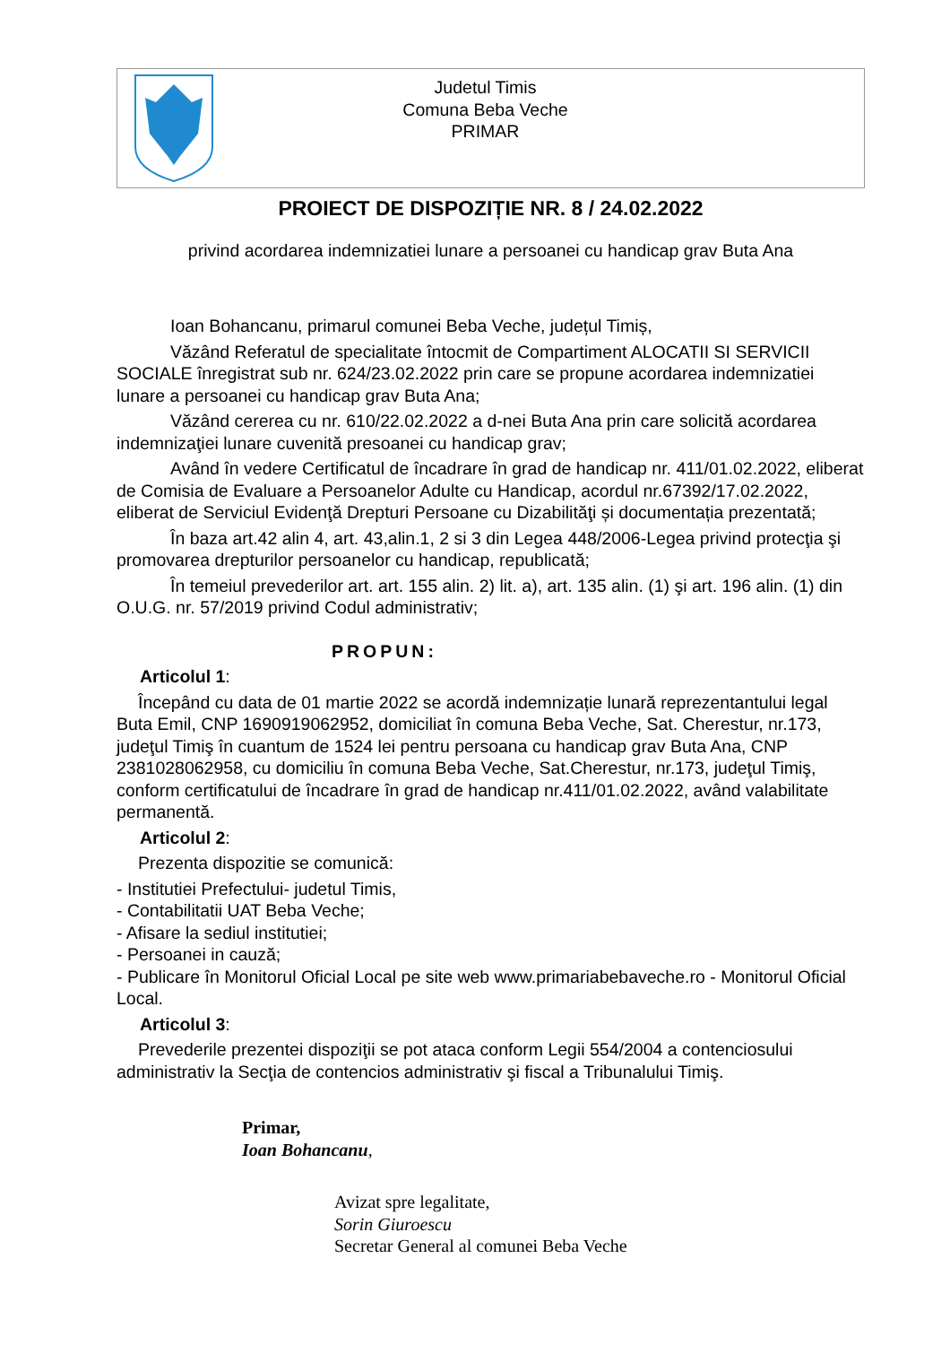Judetul Timis
Comuna Beba Veche
PRIMAR
PROIECT DE DISPOZIȚIE NR. 8 / 24.02.2022
privind acordarea indemnizatiei lunare a persoanei cu handicap grav Buta Ana
Ioan Bohancanu, primarul comunei Beba Veche, județul Timiș,
Văzând Referatul de specialitate întocmit de Compartiment ALOCATII SI SERVICII SOCIALE înregistrat sub nr. 624/23.02.2022 prin care se propune acordarea indemnizatiei lunare a persoanei cu handicap grav Buta Ana;
Văzând cererea cu nr. 610/22.02.2022 a d-nei Buta Ana prin care solicită acordarea indemnizaţiei lunare cuvenită presoanei cu handicap grav;
Având în vedere Certificatul de încadrare în grad de handicap nr. 411/01.02.2022, eliberat de Comisia de Evaluare a Persoanelor Adulte cu Handicap, acordul nr.67392/17.02.2022, eliberat de Serviciul Evidenţă Drepturi Persoane cu Dizabilităţi și documentația prezentată;
În baza art.42 alin 4, art. 43,alin.1, 2 si 3 din Legea 448/2006-Legea privind protecţia şi promovarea drepturilor persoanelor cu handicap, republicată;
În temeiul prevederilor art. art. 155 alin. 2) lit. a), art. 135 alin. (1) şi art. 196 alin. (1) din O.U.G. nr. 57/2019 privind Codul administrativ;
PROPUN:
Articolul 1:
Începând cu data de 01 martie 2022 se acordă indemnizație lunară reprezentantului legal Buta Emil, CNP 1690919062952, domiciliat în comuna Beba Veche, Sat. Cherestur, nr.173, judeţul Timiş în cuantum de 1524 lei pentru persoana cu handicap grav Buta Ana, CNP 2381028062958, cu domiciliu în comuna Beba Veche, Sat.Cherestur, nr.173, judeţul Timiş, conform certificatului de încadrare în grad de handicap nr.411/01.02.2022, având valabilitate permanentă.
Articolul 2:
Prezenta dispozitie se comunică:
- Institutiei Prefectului- judetul Timis,
- Contabilitatii UAT Beba Veche;
- Afisare la sediul institutiei;
- Persoanei in cauză;
- Publicare în Monitorul Oficial Local pe site web www.primariabebaveche.ro - Monitorul Oficial Local.
Articolul 3:
Prevederile prezentei dispoziţii se pot ataca conform Legii 554/2004 a contenciosului administrativ la Secţia de contencios administrativ şi fiscal a Tribunalului Timiş.
Primar,
Ioan Bohancanu,
Avizat spre legalitate,
Sorin Giuroescu
Secretar General al comunei Beba Veche